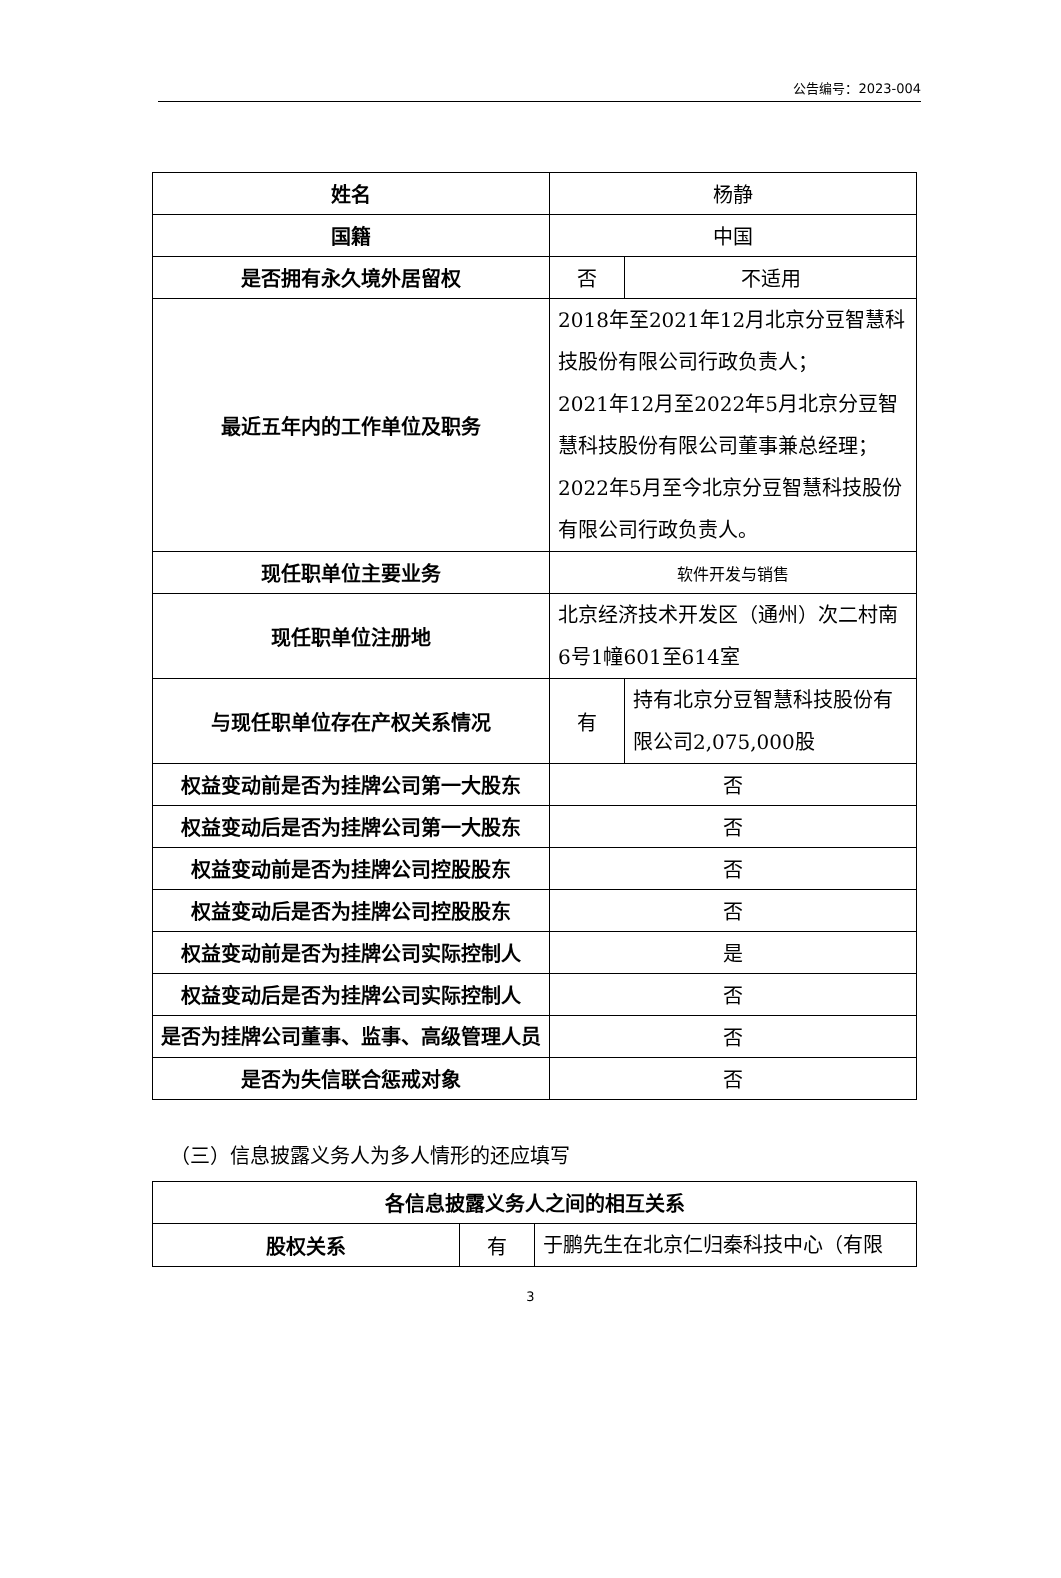公告编号：2023-004
| 姓名 | 杨静 | |
| 国籍 | 中国 | |
| 是否拥有永久境外居留权 | 否 | 不适用 |
| 最近五年内的工作单位及职务 | 2018年至2021年12月北京分豆智慧科技股份有限公司行政负责人； 2021年12月至2022年5月北京分豆智慧科技股份有限公司董事兼总经理； 2022年5月至今北京分豆智慧科技股份有限公司行政负责人。 | |
| 现任职单位主要业务 | 软件开发与销售 | |
| 现任职单位注册地 | 北京经济技术开发区（通州）次二村南6号1幢601至614室 | |
| 与现任职单位存在产权关系情况 | 有 | 持有北京分豆智慧科技股份有限公司2,075,000股 |
| 权益变动前是否为挂牌公司第一大股东 | 否 | |
| 权益变动后是否为挂牌公司第一大股东 | 否 | |
| 权益变动前是否为挂牌公司控股股东 | 否 | |
| 权益变动后是否为挂牌公司控股股东 | 否 | |
| 权益变动前是否为挂牌公司实际控制人 | 是 | |
| 权益变动后是否为挂牌公司实际控制人 | 否 | |
| 是否为挂牌公司董事、监事、高级管理人员 | 否 | |
| 是否为失信联合惩戒对象 | 否 | |
（三）信息披露义务人为多人情形的还应填写
| 各信息披露义务人之间的相互关系 | | |
| 股权关系 | 有 | 于鹏先生在北京仁归秦科技中心（有限 |
3